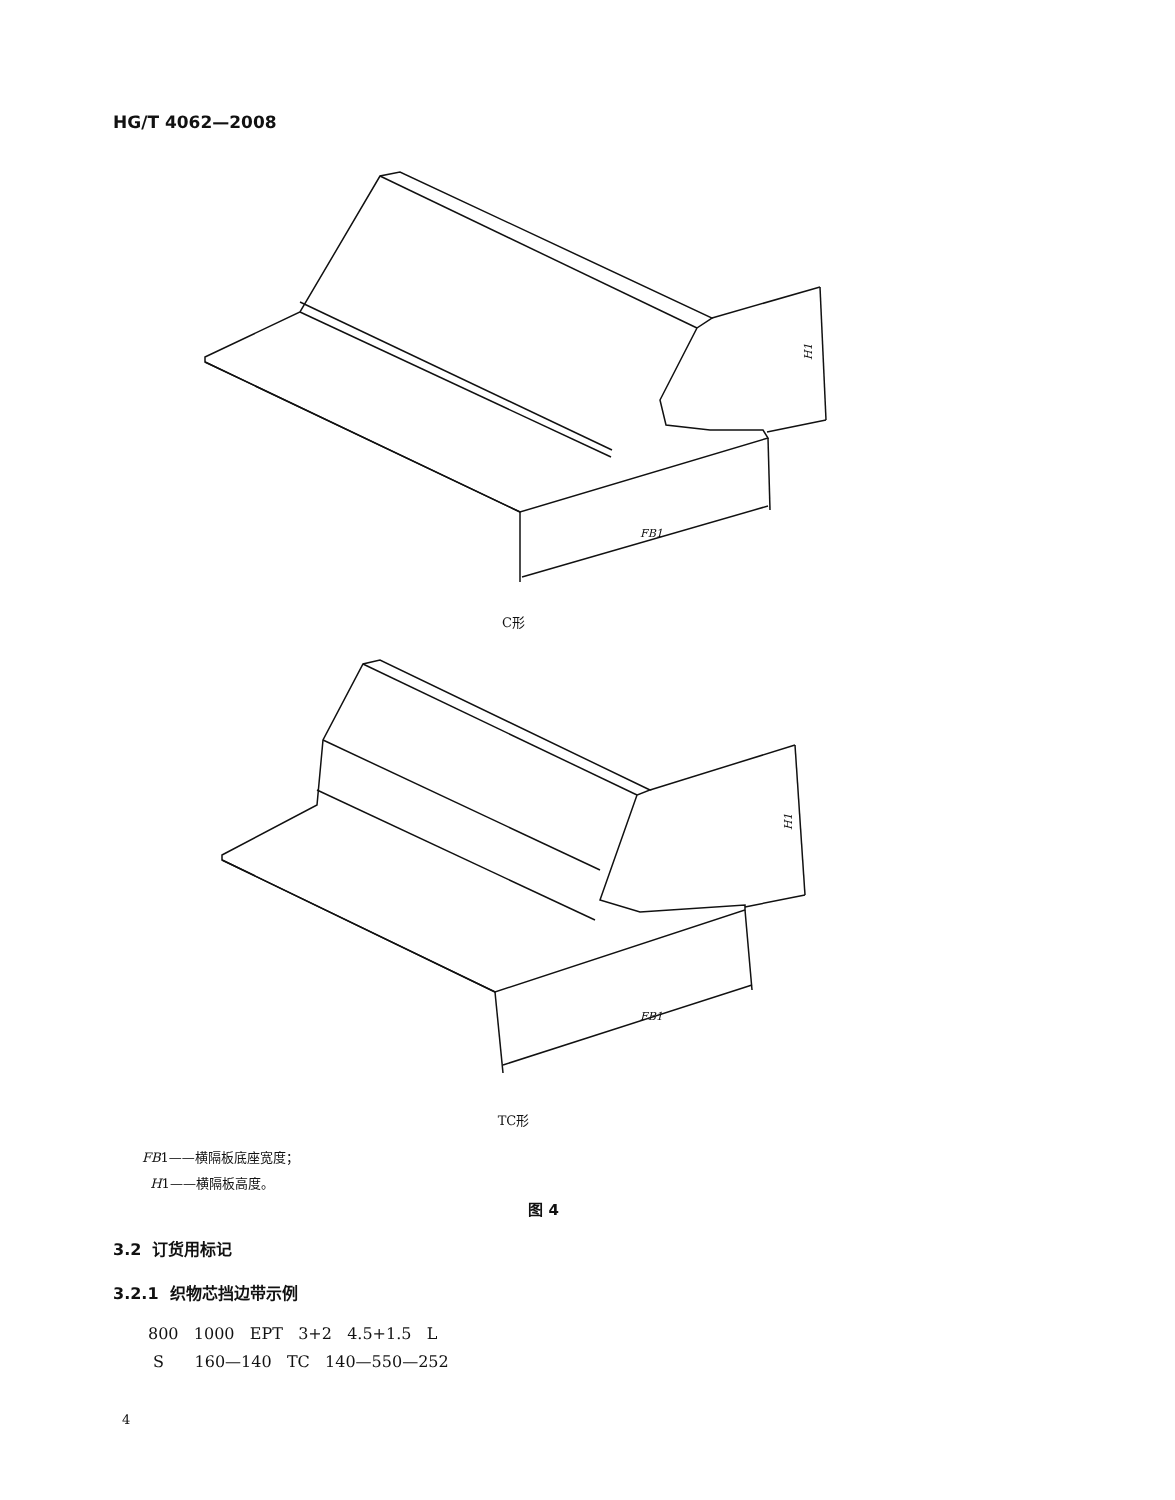HG/T 4062—2008
H1
FB1
C形
H1
FB1
TC形
FB1——横隔板底座宽度；
H1——横隔板高度。
图 4
3.2 订货用标记
3.2.1 织物芯挡边带示例
800 1000 EPT 3+2 4.5+1.5 L S 160—140 TC 140—550—252
4